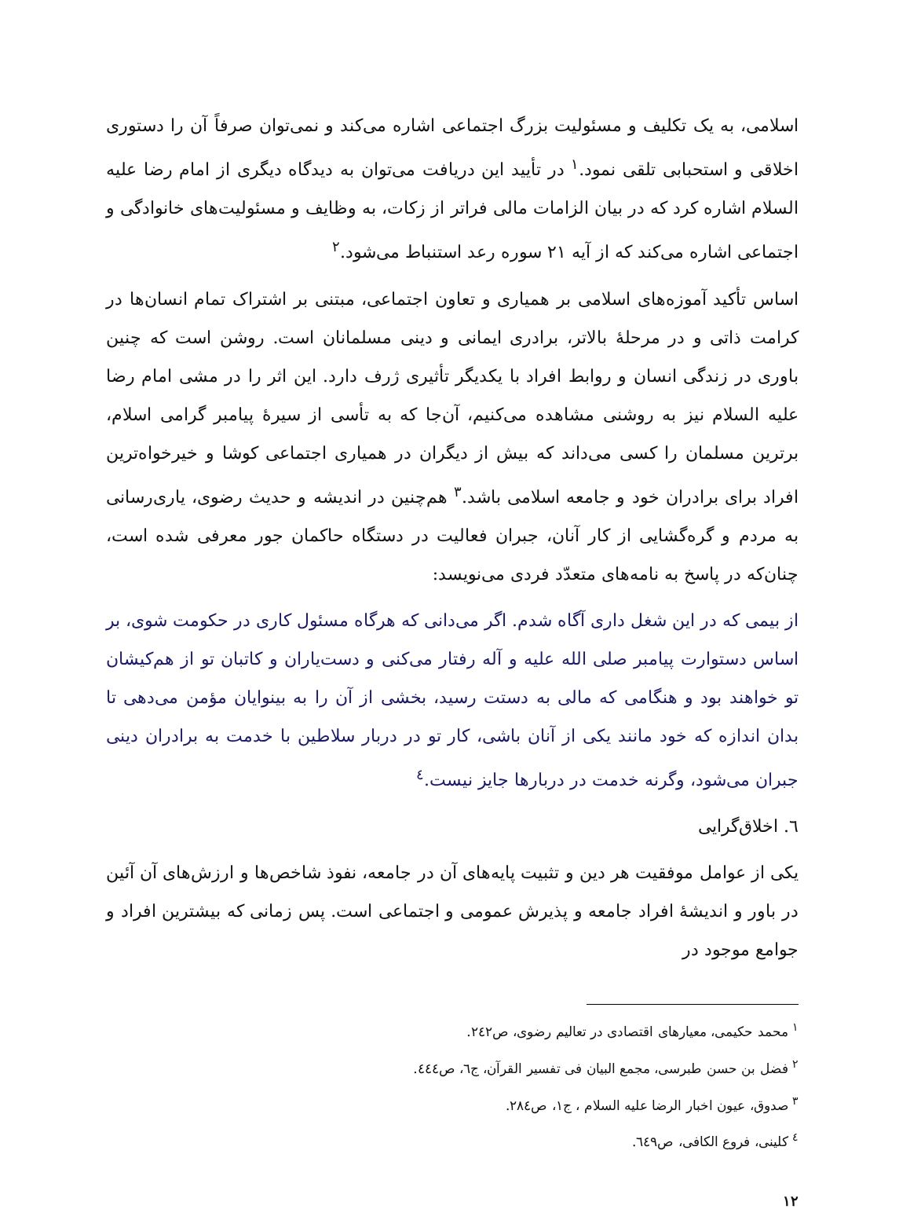اسلامی، به یک تکلیف و مسئولیت بزرگ اجتماعی اشاره می‌کند و نمی‌توان صرفاً آن را دستوری اخلاقی و استحبابی تلقی نمود.<sup>١</sup> در تأیید این دریافت می‌توان به دیدگاه دیگری از امام رضا علیه السلام اشاره کرد که در بیان الزامات مالی فراتر از زکات، به وظایف و مسئولیت‌های خانوادگی و اجتماعی اشاره می‌کند که از آیه ۲۱ سوره رعد استنباط می‌شود.<sup>٢</sup>
اساس تأکید آموزه‌های اسلامی بر همیاری و تعاون اجتماعی، مبتنی بر اشتراک تمام انسان‌ها در کرامت ذاتی و در مرحلهٔ بالاتر، برادری ایمانی و دینی مسلمانان است. روشن است که چنین باوری در زندگی انسان و روابط افراد با یکدیگر تأثیری ژرف دارد. این اثر را در مشی امام رضا علیه السلام نیز به روشنی مشاهده می‌کنیم، آن‌جا که به تأسی از سیرهٔ پیامبر گرامی اسلام، برترین مسلمان را کسی می‌داند که بیش از دیگران در همیاری اجتماعی کوشا و خیرخواه‌ترین افراد برای برادران خود و جامعه اسلامی باشد.<sup>٣</sup> هم‌چنین در اندیشه و حدیث رضوی، یاری‌رسانی به مردم و گره‌گشایی از کار آنان، جبران فعالیت در دستگاه حاکمان جور معرفی شده است، چنان‌که در پاسخ به نامه‌های متعدّد فردی می‌نویسد:
از بیمی که در این شغل داری آگاه شدم. اگر می‌دانی که هرگاه مسئول کاری در حکومت شوی، بر اساس دستوارت پیامبر صلی الله علیه و آله رفتار می‌کنی و دست‌یاران و کاتبان تو از هم‌کیشان تو خواهند بود و هنگامی که مالی به دستت رسید، بخشی از آن را به بینوایان مؤمن می‌دهی تا بدان اندازه که خود مانند یکی از آنان باشی، کار تو در دربار سلاطین با خدمت به برادران دینی جبران می‌شود، وگرنه خدمت در دربارها جایز نیست.<sup>٤</sup>
٦. اخلاق‌گرایی
یکی از عوامل موفقیت هر دین و تثبیت پایه‌های آن در جامعه، نفوذ شاخص‌ها و ارزش‌های آن آئین در باور و اندیشهٔ افراد جامعه و پذیرش عمومی و اجتماعی است. پس زمانی که بیشترین افراد و جوامع موجود در
<sup>١</sup> محمد حکیمی، معیارهای اقتصادی در تعالیم رضوی، ص٢٤٢.
<sup>٢</sup> فضل بن حسن طبرسی، مجمع البیان فی تفسیر القرآن، ج٦، ص٤٤٤.
<sup>٣</sup> صدوق، عیون اخبار الرضا علیه السلام ، ج١، ص٢٨٤.
<sup>٤</sup> کلینی، فروع الکافی، ص٦٤٩.
١٢